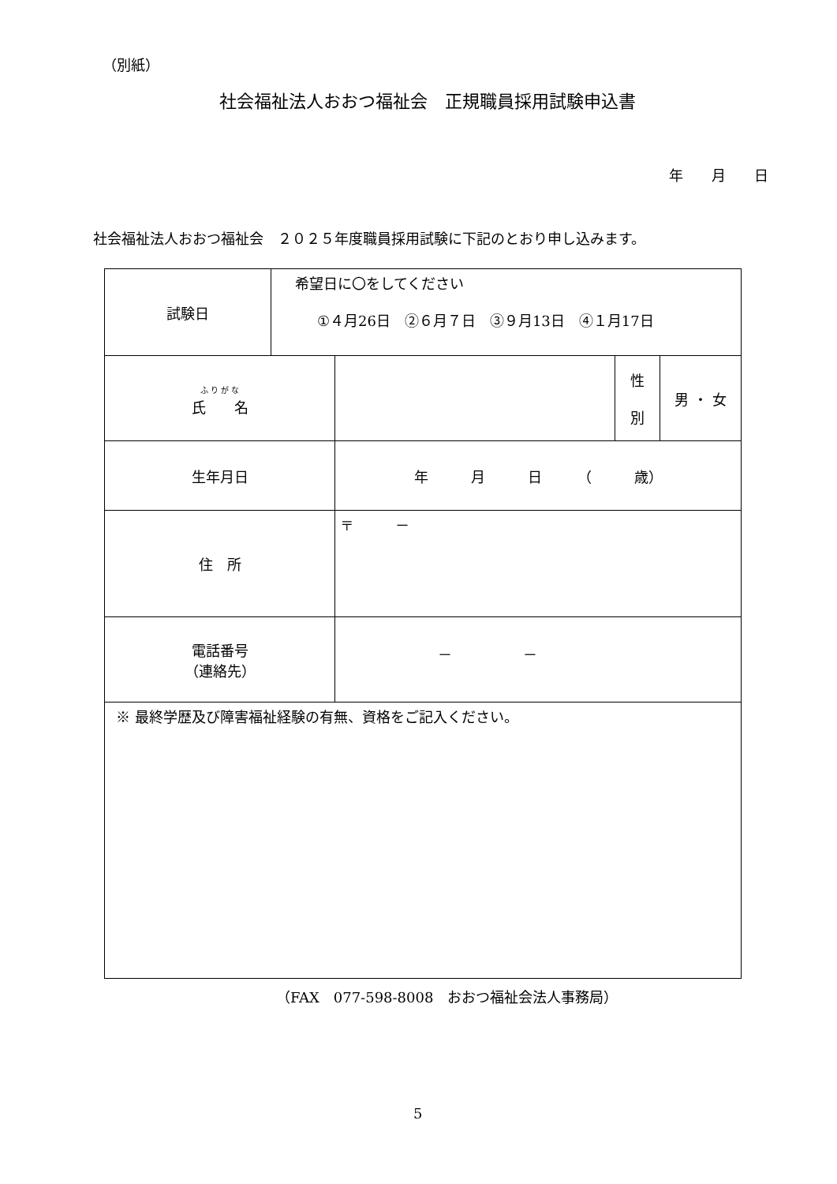（別紙）
社会福祉法人おおつ福祉会　正規職員採用試験申込書
年　　月　　日
社会福祉法人おおつ福祉会　２０２５年度職員採用試験に下記のとおり申し込みます。
| 試験日 | 希望日に〇をしてください ①４月26日 ②６月７日 ③９月13日 ④１月17日 | | | |
| ふ り が な 氏 名 | | | 性 別 | 男 ・ 女 |
| 生年月日 | | 年 月 日 （ 歳） | | |
| 住 所 | | 〒 － | | |
| 電話番号 （連絡先） | | － － | | |
| ※ 最終学歴及び障害福祉経験の有無、資格をご記入ください。 | | | | |
（FAX　077-598-8008　おおつ福祉会法人事務局）
5